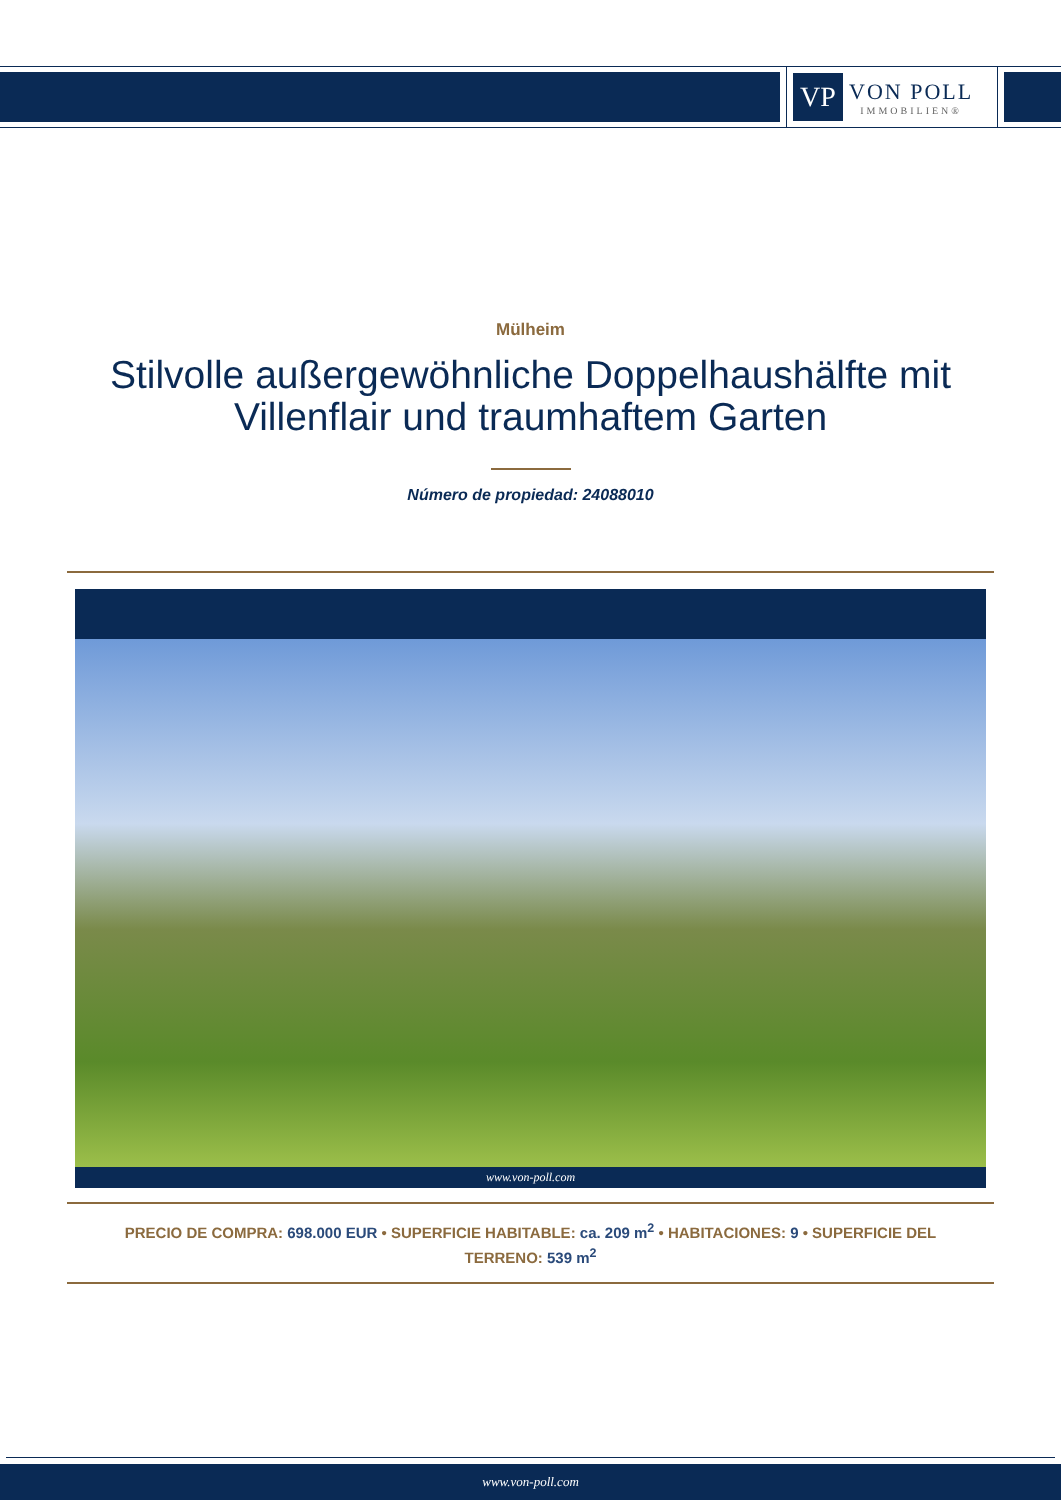VP
VON POLL
IMMOBILIEN®
Mülheim
Stilvolle außergewöhnliche Doppelhaushälfte mit Villenflair und traumhaftem Garten
Número de propiedad: 24088010
www.von-poll.com
PRECIO DE COMPRA: 698.000 EUR • SUPERFICIE HABITABLE: ca. 209 m<sup>2</sup> • HABITACIONES: 9 • SUPERFICIE DEL TERRENO: 539 m<sup>2</sup>
www.von-poll.com